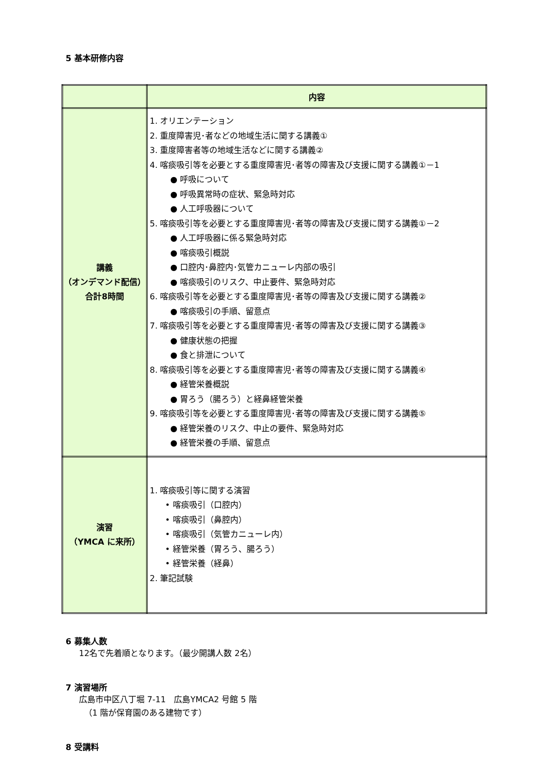5 基本研修内容
| | 内容 |
| --- | --- |
| 講義 （オンデマンド配信） 合計8時間 | 1. オリエンテーション 2. 重度障害児･者などの地域生活に関する講義① 3. 重度障害者等の地域生活などに関する講義② 4. 喀痰吸引等を必要とする重度障害児･者等の障害及び支援に関する講義①－1 ● 呼吸について ● 呼吸異常時の症状、緊急時対応 ● 人工呼吸器について 5. 喀痰吸引等を必要とする重度障害児･者等の障害及び支援に関する講義①－2 ● 人工呼吸器に係る緊急時対応 ● 喀痰吸引概説 ● 口腔内･鼻腔内･気管カニューレ内部の吸引 ● 喀痰吸引のリスク、中止要件、緊急時対応 6. 喀痰吸引等を必要とする重度障害児･者等の障害及び支援に関する講義② ● 喀痰吸引の手順、留意点 7. 喀痰吸引等を必要とする重度障害児･者等の障害及び支援に関する講義③ ● 健康状態の把握 ● 食と排泄について 8. 喀痰吸引等を必要とする重度障害児･者等の障害及び支援に関する講義④ ● 経管栄養概説 ● 胃ろう（腸ろう）と経鼻経管栄養 9. 喀痰吸引等を必要とする重度障害児･者等の障害及び支援に関する講義⑤ ● 経管栄養のリスク、中止の要件、緊急時対応 ● 経管栄養の手順、留意点 |
| 演習 （YMCA に来所） | 1. 喀痰吸引等に関する演習 • 喀痰吸引（口腔内） • 喀痰吸引（鼻腔内） • 喀痰吸引（気管カニューレ内） • 経管栄養（胃ろう、腸ろう） • 経管栄養（経鼻） 2. 筆記試験 |
6 募集人数
12名で先着順となります。（最少開講人数 2名）
7 演習場所
広島市中区八丁堀 7-11　広島YMCA2 号館 5 階
（1 階が保育園のある建物です）
8 受講料